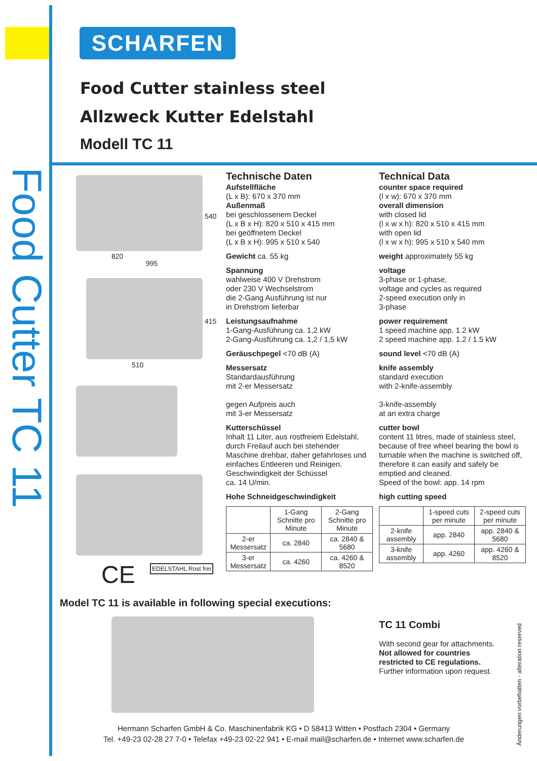Food Cutter TC 11
SCHARFEN
Food Cutter stainless steel
Allzweck Kutter Edelstahl
Modell TC 11
820
995
540
415
510
CE EDELSTAHL Rost frei
Technische Daten
Aufstellfläche
(L x B): 670 x 370 mm
Außenmaß
bei geschlossenem Deckel
(L x B x H): 820 x 510 x 415 mm
bei geöffnetem Deckel
(L x B x H): 995 x 510 x 540
Gewicht ca. 55 kg
Spannung
wahlweise 400 V Drehstrom
oder 230 V Wechselstrom
die 2-Gang Ausführung ist nur
in Drehstrom lieferbar
Leistungsaufnahme
1-Gang-Ausführung ca. 1,2 kW
2-Gang-Ausführung ca. 1,2 / 1,5 kW
Geräuschpegel <70 dB (A)
Messersatz
Standardausführung
mit 2-er Messersatz
gegen Aufpreis auch
mit 3-er Messersatz
Kutterschüssel
Inhalt 11 Liter, aus rostfreiem Edelstahl, durch Freilauf auch bei stehender Maschine drehbar, daher gefahrloses und einfaches Entleeren und Reinigen. Geschwindigkeit der Schüssel
ca. 14 U/min.
Hohe Schneidgeschwindigkeit
| | 1-Gang Schnitte pro Minute | 2-Gang Schnitte pro Minute |
| --- | --- | --- |
| 2-er Messersatz | ca. 2840 | ca. 2840 & 5680 |
| 3-er Messersatz | ca. 4260 | ca. 4260 & 8520 |
Technical Data
counter space required
(l x w): 670 x 370 mm
overall dimension
with closed lid
(l x w x h): 820 x 510 x 415 mm
with open lid
(l x w x h): 995 x 510 x 540 mm
weight approximately 55 kg
voltage
3-phase or 1-phase,
voltage and cycles as required
2-speed execution only in
3-phase
power requirement
1 speed machine app. 1.2 kW
2 speed machine app. 1.2 / 1.5 kW
sound level <70 dB (A)
knife assembly
standard execution
with 2-knife-assembly
3-knife-assembly
at an extra charge
cutter bowl
content 11 litres, made of stainless steel, because of free wheel bearing the bowl is turnable when the machine is switched off, therefore it can easily and safely be emptied and cleaned.
Speed of the bowl: app. 14 rpm
high cutting speed
| | 1-speed cuts per minute | 2-speed cuts per minute |
| --- | --- | --- |
| 2-knife assembly | app. 2840 | app. 2840 & 5680 |
| 3-knife assembly | app. 4260 | app. 4260 & 8520 |
Model TC 11 is available in following special executions:
TC 11 Combi
With second gear for attachments.
Not allowed for countries
restricted to CE regulations.
Further information upon request.
Hermann Scharfen GmbH & Co. Maschinenfabrik KG • D 58413 Witten • Postfach 2304 • Germany
Tel. +49-23 02-28 27 7-0 • Telefax +49-23 02-22 941 • E-mail mail@scharfen.de • Internet www.scharfen.de
Änderungen vorbehalten - alteration reserved